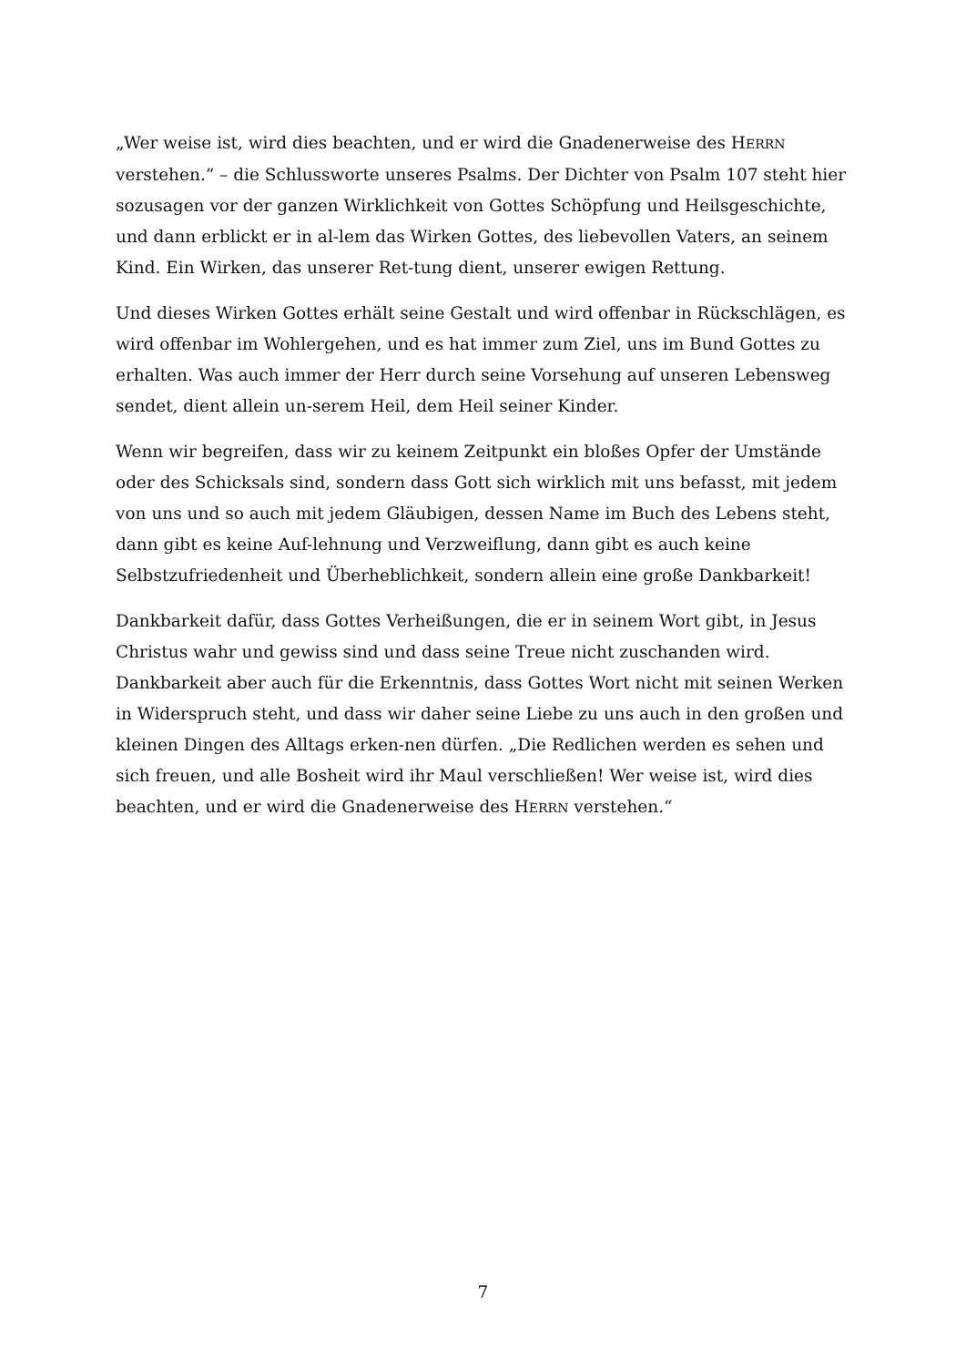„Wer weise ist, wird dies beachten, und er wird die Gnadenerweise des HERRN verstehen.“ – die Schlussworte unseres Psalms. Der Dichter von Psalm 107 steht hier sozusagen vor der ganzen Wirklichkeit von Gottes Schöpfung und Heilsgeschichte, und dann erblickt er in al-lem das Wirken Gottes, des liebevollen Vaters, an seinem Kind. Ein Wirken, das unserer Ret-tung dient, unserer ewigen Rettung.
Und dieses Wirken Gottes erhält seine Gestalt und wird offenbar in Rückschlägen, es wird offenbar im Wohlergehen, und es hat immer zum Ziel, uns im Bund Gottes zu erhalten. Was auch immer der Herr durch seine Vorsehung auf unseren Lebensweg sendet, dient allein un-serem Heil, dem Heil seiner Kinder.
Wenn wir begreifen, dass wir zu keinem Zeitpunkt ein bloßes Opfer der Umstände oder des Schicksals sind, sondern dass Gott sich wirklich mit uns befasst, mit jedem von uns und so auch mit jedem Gläubigen, dessen Name im Buch des Lebens steht, dann gibt es keine Auf-lehnung und Verzweiflung, dann gibt es auch keine Selbstzufriedenheit und Überheblichkeit, sondern allein eine große Dankbarkeit!
Dankbarkeit dafür, dass Gottes Verheißungen, die er in seinem Wort gibt, in Jesus Christus wahr und gewiss sind und dass seine Treue nicht zuschanden wird. Dankbarkeit aber auch für die Erkenntnis, dass Gottes Wort nicht mit seinen Werken in Widerspruch steht, und dass wir daher seine Liebe zu uns auch in den großen und kleinen Dingen des Alltags erken-nen dürfen. „Die Redlichen werden es sehen und sich freuen, und alle Bosheit wird ihr Maul verschließen! Wer weise ist, wird dies beachten, und er wird die Gnadenerweise des HERRN verstehen.“
7